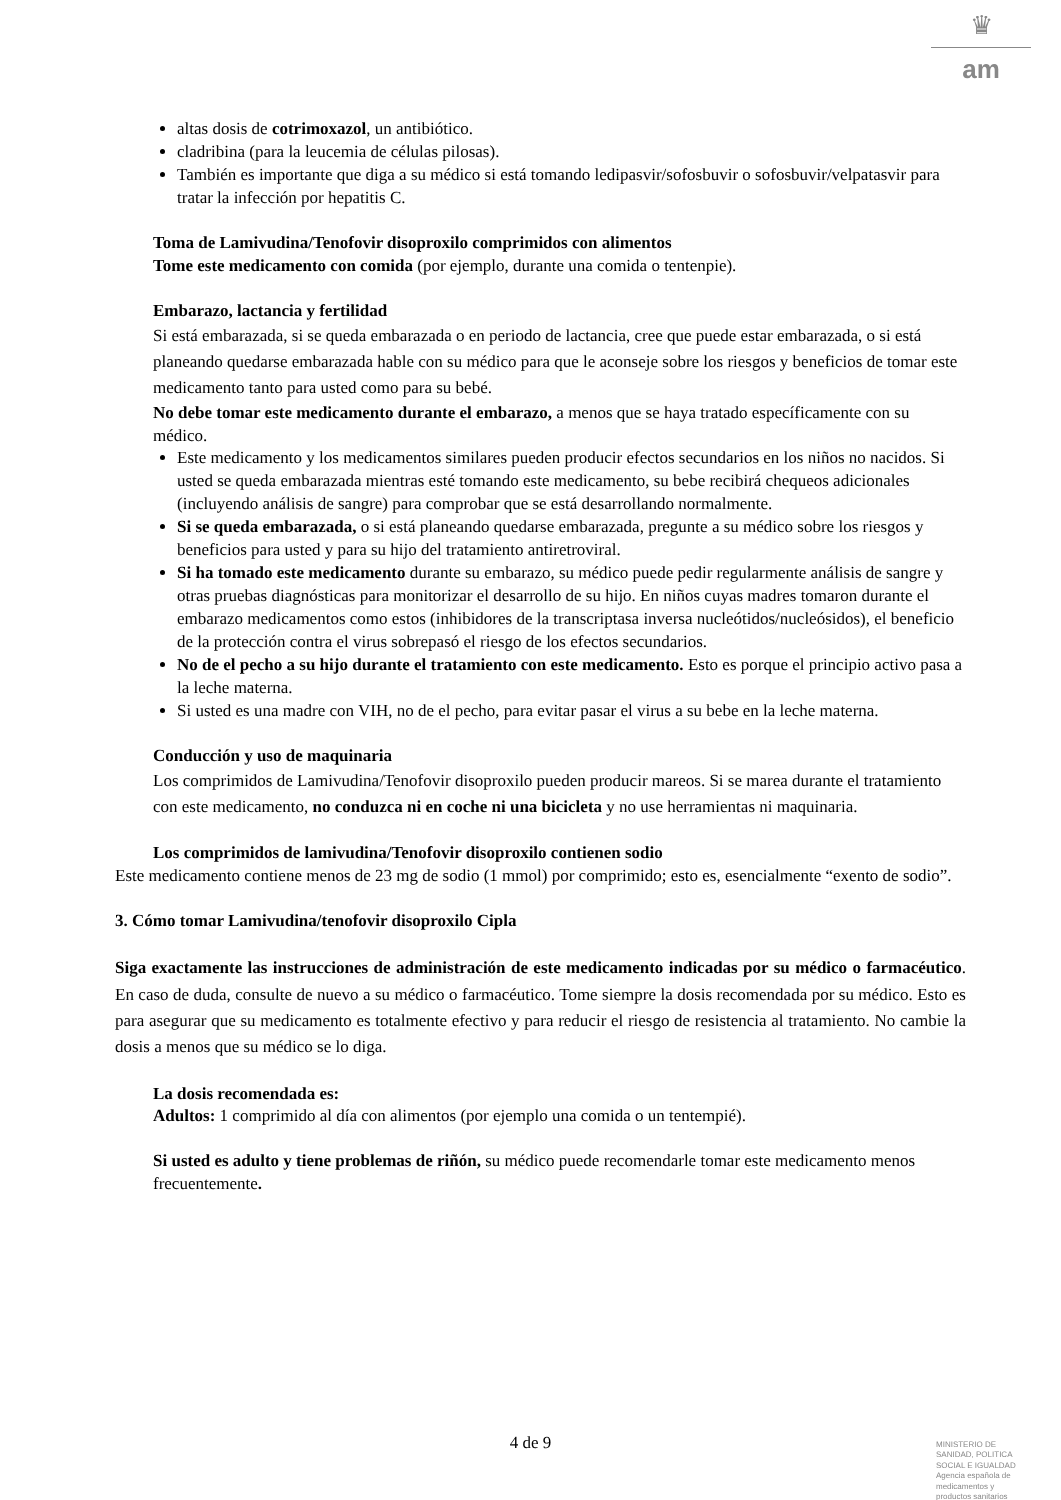♛
am
altas dosis de cotrimoxazol, un antibiótico.
cladribina (para la leucemia de células pilosas).
También es importante que diga a su médico si está tomando ledipasvir/sofosbuvir o sofosbuvir/velpatasvir para tratar la infección por hepatitis C.
Toma de Lamivudina/Tenofovir disoproxilo comprimidos con alimentos
Tome este medicamento con comida (por ejemplo, durante una comida o tentenpie).
Embarazo, lactancia y fertilidad
Si está embarazada, si se queda embarazada o en periodo de lactancia, cree que puede estar embarazada, o si está planeando quedarse embarazada hable con su médico para que le aconseje sobre los riesgos y beneficios de tomar este medicamento tanto para usted como para su bebé.
No debe tomar este medicamento durante el embarazo, a menos que se haya tratado específicamente con su médico.
Este medicamento y los medicamentos similares pueden producir efectos secundarios en los niños no nacidos. Si usted se queda embarazada mientras esté tomando este medicamento, su bebe recibirá chequeos adicionales (incluyendo análisis de sangre) para comprobar que se está desarrollando normalmente.
Si se queda embarazada, o si está planeando quedarse embarazada, pregunte a su médico sobre los riesgos y beneficios para usted y para su hijo del tratamiento antiretroviral.
Si ha tomado este medicamento durante su embarazo, su médico puede pedir regularmente análisis de sangre y otras pruebas diagnósticas para monitorizar el desarrollo de su hijo. En niños cuyas madres tomaron durante el embarazo medicamentos como estos (inhibidores de la transcriptasa inversa nucleótidos/nucleósidos), el beneficio de la protección contra el virus sobrepasó el riesgo de los efectos secundarios.
No de el pecho a su hijo durante el tratamiento con este medicamento. Esto es porque el principio activo pasa a la leche materna.
Si usted es una madre con VIH, no de el pecho, para evitar pasar el virus a su bebe en la leche materna.
Conducción y uso de maquinaria
Los comprimidos de Lamivudina/Tenofovir disoproxilo pueden producir mareos. Si se marea durante el tratamiento con este medicamento, no conduzca ni en coche ni una bicicleta y no use herramientas ni maquinaria.
Los comprimidos de lamivudina/Tenofovir disoproxilo contienen sodio
Este medicamento contiene menos de 23 mg de sodio (1 mmol) por comprimido; esto es, esencialmente “exento de sodio”.
3. Cómo tomar Lamivudina/tenofovir disoproxilo Cipla
Siga exactamente las instrucciones de administración de este medicamento indicadas por su médico o farmacéutico. En caso de duda, consulte de nuevo a su médico o farmacéutico. Tome siempre la dosis recomendada por su médico. Esto es para asegurar que su medicamento es totalmente efectivo y para reducir el riesgo de resistencia al tratamiento. No cambie la dosis a menos que su médico se lo diga.
La dosis recomendada es:
Adultos: 1 comprimido al día con alimentos (por ejemplo una comida o un tentempié).
Si usted es adulto y tiene problemas de riñón, su médico puede recomendarle tomar este medicamento menos frecuentemente.
4 de 9
MINISTERIO DE
SANIDAD, POLITICA
SOCIAL E IGUALDAD
Agencia española de
medicamentos y
productos sanitarios